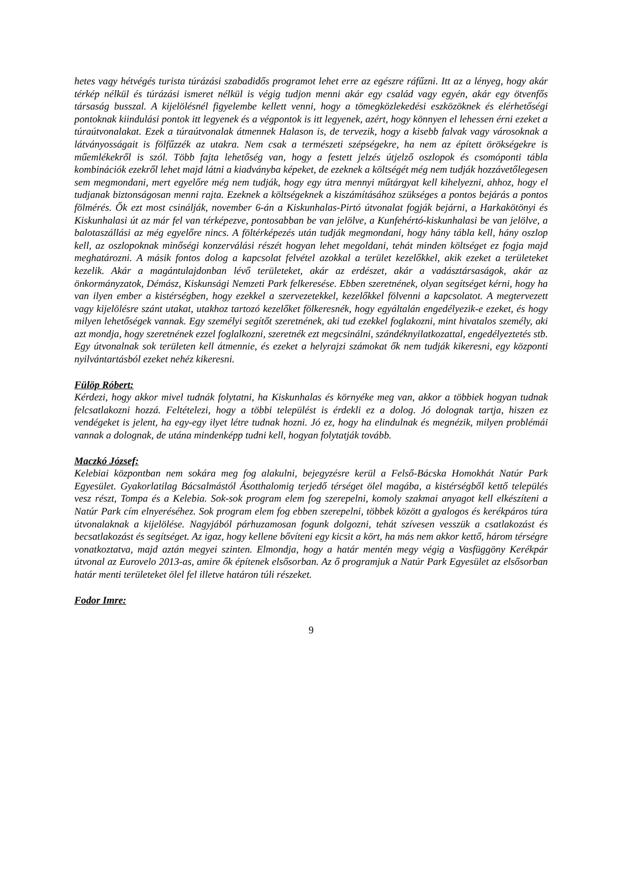hetes vagy hétvégés turista túrázási szabadidős programot lehet erre az egészre ráfűzni. Itt az a lényeg, hogy akár térkép nélkül és túrázási ismeret nélkül is végig tudjon menni akár egy család vagy egyén, akár egy ötvenfős társaság busszal. A kijelölésnél figyelembe kellett venni, hogy a tömegközlekedési eszközöknek és elérhetőségi pontoknak kiindulási pontok itt legyenek és a végpontok is itt legyenek, azért, hogy könnyen el lehessen érni ezeket a túraútvonalakat. Ezek a túraútvonalak átmennek Halason is, de tervezik, hogy a kisebb falvak vagy városoknak a látványosságait is fölfűzzék az utakra. Nem csak a természeti szépségekre, ha nem az épített örökségekre is műemlékekről is szól. Több fajta lehetőség van, hogy a festett jelzés útjelző oszlopok és csomóponti tábla kombinációk ezekről lehet majd látni a kiadványba képeket, de ezeknek a költségét még nem tudják hozzávetőlegesen sem megmondani, mert egyelőre még nem tudják, hogy egy útra mennyi műtárgyat kell kihelyezni, ahhoz, hogy el tudjanak biztonságosan menni rajta. Ezeknek a költségeknek a kiszámításához szükséges a pontos bejárás a pontos fölmérés. Ők ezt most csinálják, november 6-án a Kiskunhalas-Pirtó útvonalat fogják bejárni, a Harkakötönyi és Kiskunhalasi út az már fel van térképezve, pontosabban be van jelölve, a Kunfehértó-kiskunhalasi be van jelölve, a balotaszállási az még egyelőre nincs. A föltérképezés után tudják megmondani, hogy hány tábla kell, hány oszlop kell, az oszlopoknak minőségi konzerválási részét hogyan lehet megoldani, tehát minden költséget ez fogja majd meghatározni. A másik fontos dolog a kapcsolat felvétel azokkal a terület kezelőkkel, akik ezeket a területeket kezelik. Akár a magántulajdonban lévő területeket, akár az erdészet, akár a vadásztársaságok, akár az önkormányzatok, Démász, Kiskunsági Nemzeti Park felkeresése. Ebben szeretnének, olyan segítséget kérni, hogy ha van ilyen ember a kistérségben, hogy ezekkel a szervezetekkel, kezelőkkel fölvenni a kapcsolatot. A megtervezett vagy kijelölésre szánt utakat, utakhoz tartozó kezelőket fölkeresnék, hogy egyáltalán engedélyezik-e ezeket, és hogy milyen lehetőségek vannak. Egy személyi segítőt szeretnének, aki tud ezekkel foglakozni, mint hivatalos személy, aki azt mondja, hogy szeretnének ezzel foglalkozni, szeretnék ezt megcsinálni, szándéknyilatkozattal, engedélyeztetés stb. Egy útvonalnak sok területen kell átmennie, és ezeket a helyrajzi számokat ők nem tudják kikeresni, egy központi nyilvántartásból ezeket nehéz kikeresni.
Fülöp Róbert:
Kérdezi, hogy akkor mivel tudnák folytatni, ha Kiskunhalas és környéke meg van, akkor a többiek hogyan tudnak felcsatlakozni hozzá. Feltételezi, hogy a többi települést is érdekli ez a dolog. Jó dolognak tartja, hiszen ez vendégeket is jelent, ha egy-egy ilyet létre tudnak hozni. Jó ez, hogy ha elindulnak és megnézik, milyen problémái vannak a dolognak, de utána mindenképp tudni kell, hogyan folytatják tovább.
Maczkó József:
Kelebiai központban nem sokára meg fog alakulni, bejegyzésre kerül a Felső-Bácska Homokhát Natúr Park Egyesület. Gyakorlatilag Bácsalmástól Ásotthalomig terjedő térséget ölel magába, a kistérségből kettő település vesz részt, Tompa és a Kelebia. Sok-sok program elem fog szerepelni, komoly szakmai anyagot kell elkészíteni a Natúr Park cím elnyeréséhez. Sok program elem fog ebben szerepelni, többek között a gyalogos és kerékpáros túra útvonalaknak a kijelölése. Nagyjából párhuzamosan fogunk dolgozni, tehát szívesen vesszük a csatlakozást és becsatlakozást és segítséget. Az igaz, hogy kellene bővíteni egy kicsit a kört, ha más nem akkor kettő, három térségre vonatkoztatva, majd aztán megyei szinten. Elmondja, hogy a határ mentén megy végig a Vasfüggöny Kerékpár útvonal az Eurovelo 2013-as, amire ők építenek elsősorban. Az ő programjuk a Natúr Park Egyesület az elsősorban határ menti területeket ölel fel illetve határon túli részeket.
Fodor Imre:
9